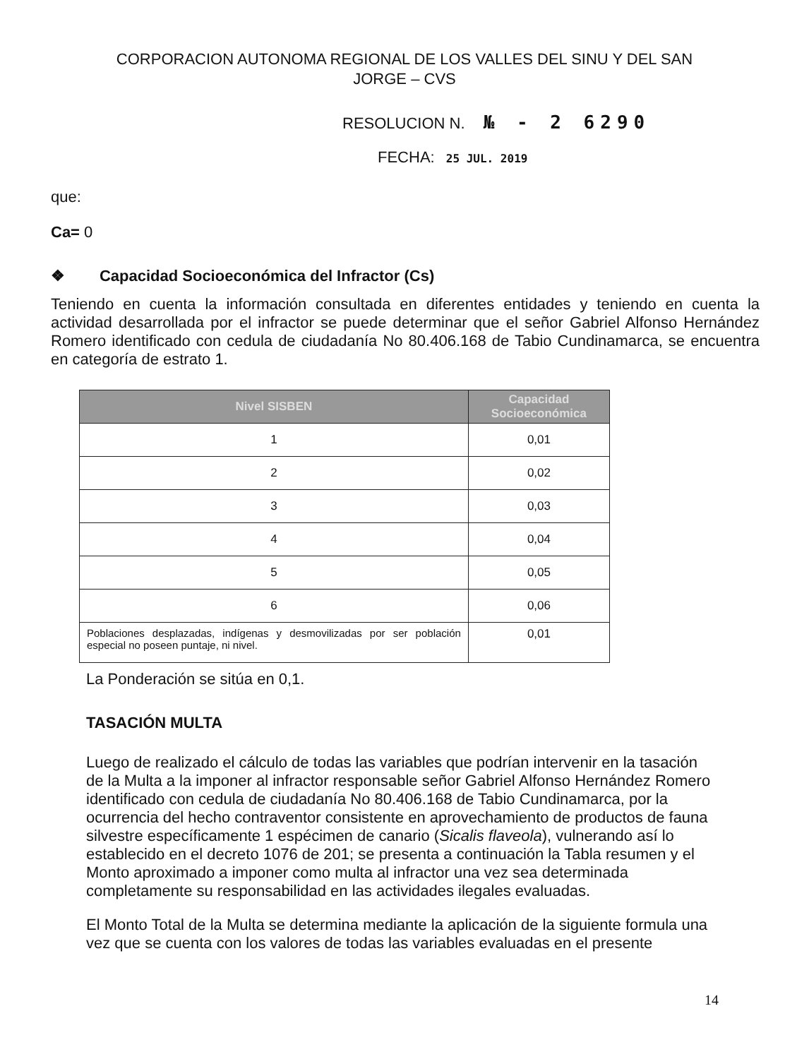CORPORACION AUTONOMA REGIONAL DE LOS VALLES DEL SINU Y DEL SAN JORGE – CVS
RESOLUCION N. № - 2 6290
FECHA: 25 JUL. 2019
que:
Ca= 0
❖ Capacidad Socioeconómica del Infractor (Cs)
Teniendo en cuenta la información consultada en diferentes entidades y teniendo en cuenta la actividad desarrollada por el infractor se puede determinar que el señor Gabriel Alfonso Hernández Romero identificado con cedula de ciudadanía No 80.406.168 de Tabio Cundinamarca, se encuentra en categoría de estrato 1.
| Nivel SISBEN | Capacidad Socioeconómica |
| --- | --- |
| 1 | 0,01 |
| 2 | 0,02 |
| 3 | 0,03 |
| 4 | 0,04 |
| 5 | 0,05 |
| 6 | 0,06 |
| Poblaciones desplazadas, indígenas y desmovilizadas por ser población especial no poseen puntaje, ni nivel. | 0,01 |
La Ponderación se sitúa en 0,1.
TASACIÓN MULTA
Luego de realizado el cálculo de todas las variables que podrían intervenir en la tasación de la Multa a la imponer al infractor responsable señor Gabriel Alfonso Hernández Romero identificado con cedula de ciudadanía No 80.406.168 de Tabio Cundinamarca, por la ocurrencia del hecho contraventor consistente en aprovechamiento de productos de fauna silvestre específicamente 1 espécimen de canario (Sicalis flaveola), vulnerando así lo establecido en el decreto 1076 de 201; se presenta a continuación la Tabla resumen y el Monto aproximado a imponer como multa al infractor una vez sea determinada completamente su responsabilidad en las actividades ilegales evaluadas.
El Monto Total de la Multa se determina mediante la aplicación de la siguiente formula una vez que se cuenta con los valores de todas las variables evaluadas en el presente
14